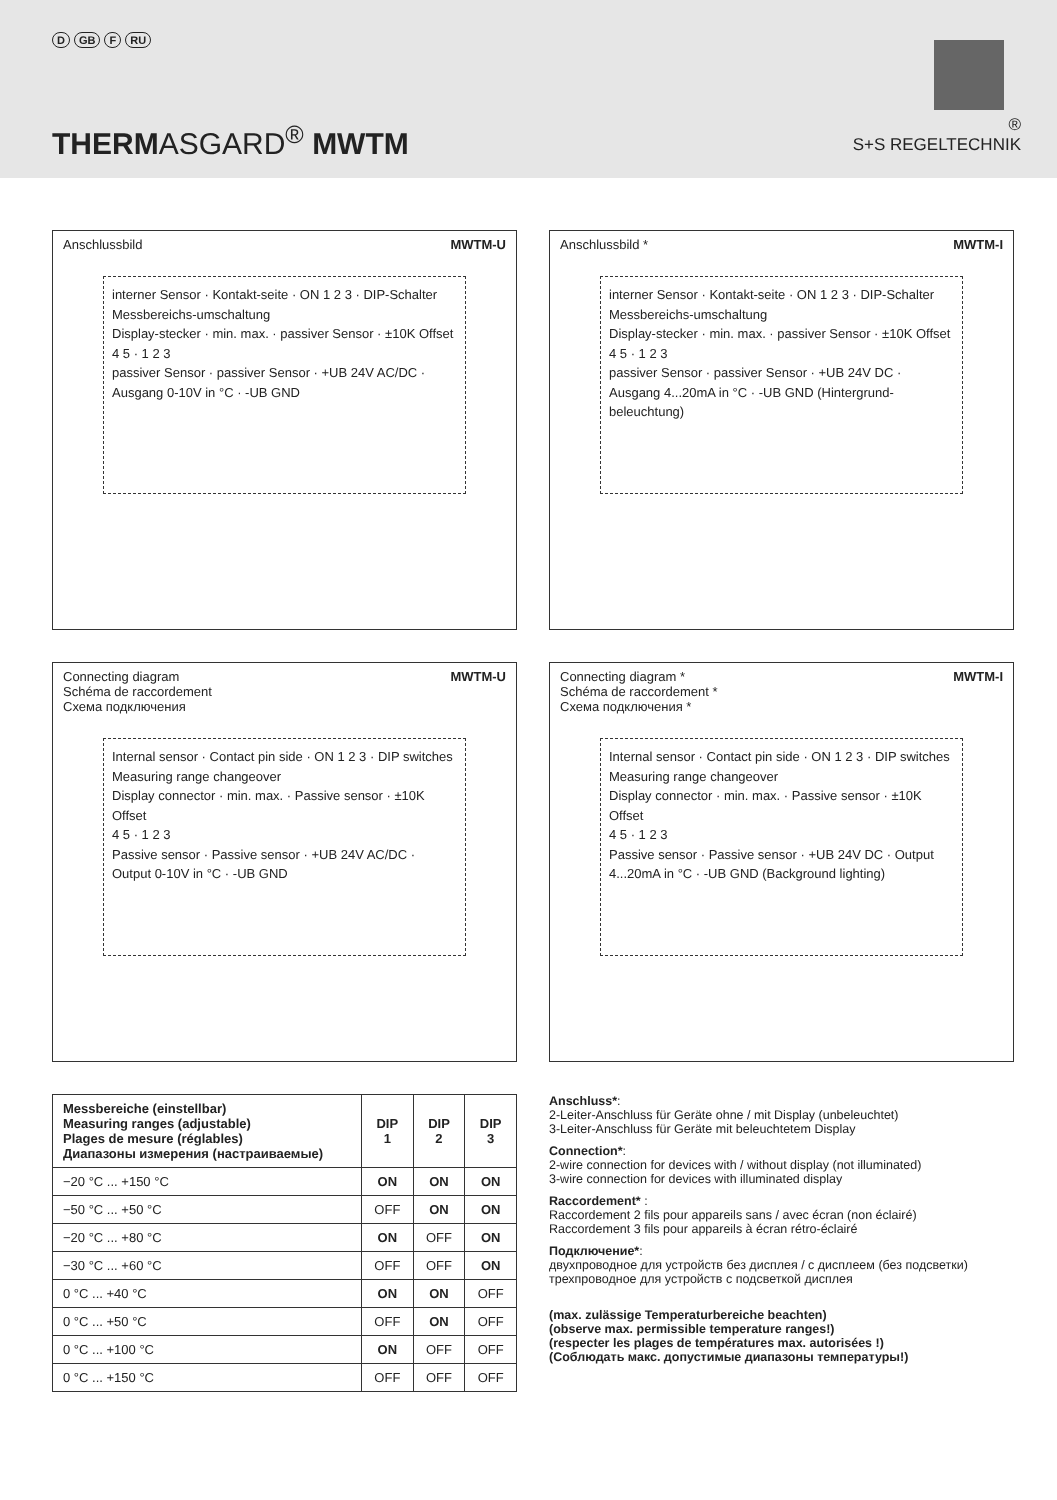D GB F RU
THERMASGARD<sup>®</sup> MWTM
®
S+S REGELTECHNIK
Anschlussbild MWTM-U
interner Sensor · Kontakt-seite · ON 1 2 3 · DIP-Schalter Messbereichs-umschaltung
Display-stecker · min. max. · passiver Sensor · ±10K Offset
4 5 · 1 2 3
passiver Sensor · passiver Sensor · +UB 24V AC/DC · Ausgang 0-10V in °C · -UB GND
Anschlussbild * MWTM-I
interner Sensor · Kontakt-seite · ON 1 2 3 · DIP-Schalter Messbereichs-umschaltung
Display-stecker · min. max. · passiver Sensor · ±10K Offset
4 5 · 1 2 3
passiver Sensor · passiver Sensor · +UB 24V DC · Ausgang 4...20mA in °C · -UB GND (Hintergrund-beleuchtung)
Connecting diagram
Schéma de raccordement
Схема подключения MWTM-U
Internal sensor · Contact pin side · ON 1 2 3 · DIP switches Measuring range changeover
Display connector · min. max. · Passive sensor · ±10K Offset
4 5 · 1 2 3
Passive sensor · Passive sensor · +UB 24V AC/DC · Output 0-10V in °C · -UB GND
Connecting diagram *
Schéma de raccordement *
Схема подключения * MWTM-I
Internal sensor · Contact pin side · ON 1 2 3 · DIP switches Measuring range changeover
Display connector · min. max. · Passive sensor · ±10K Offset
4 5 · 1 2 3
Passive sensor · Passive sensor · +UB 24V DC · Output 4...20mA in °C · -UB GND (Background lighting)
| Messbereiche (einstellbar) Measuring ranges (adjustable) Plages de mesure (réglables) Диапазоны измерения (настраиваемые) | DIP 1 | DIP 2 | DIP 3 |
| --- | --- | --- | --- |
| −20 °C ... +150 °C | ON | ON | ON |
| −50 °C ... +50 °C | OFF | ON | ON |
| −20 °C ... +80 °C | ON | OFF | ON |
| −30 °C ... +60 °C | OFF | OFF | ON |
| 0 °C ... +40 °C | ON | ON | OFF |
| 0 °C ... +50 °C | OFF | ON | OFF |
| 0 °C ... +100 °C | ON | OFF | OFF |
| 0 °C ... +150 °C | OFF | OFF | OFF |
Anschluss*:
2-Leiter-Anschluss für Geräte ohne / mit Display (unbeleuchtet)
3-Leiter-Anschluss für Geräte mit beleuchtetem Display
Connection*:
2-wire connection for devices with / without display (not illuminated)
3-wire connection for devices with illuminated display
Raccordement* :
Raccordement 2 fils pour appareils sans / avec écran (non éclairé)
Raccordement 3 fils pour appareils à écran rétro-éclairé
Подключение*:
двухпроводное для устройств без дисплея / с дисплеем (без подсветки)
трехпроводное для устройств с подсветкой дисплея
(max. zulässige Temperaturbereiche beachten)
(observe max. permissible temperature ranges!)
(respecter les plages de températures max. autorisées !)
(Соблюдать макс. допустимые диапазоны температуры!)